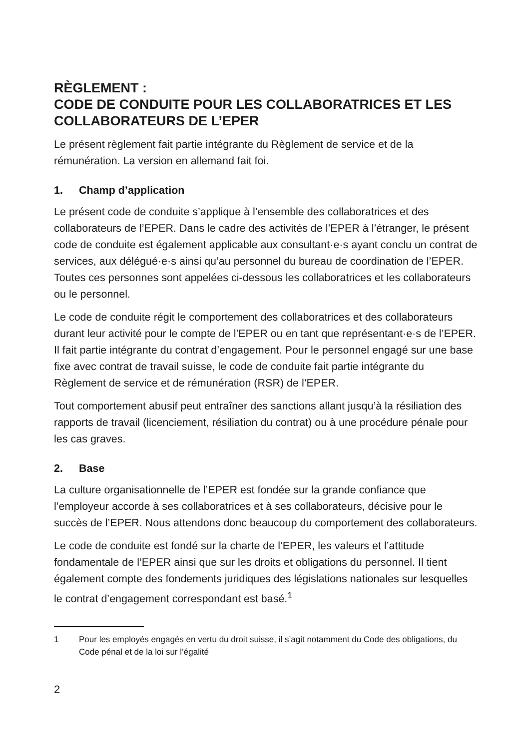RÈGLEMENT :
CODE DE CONDUITE POUR LES COLLABORATRICES ET LES COLLABORATEURS DE L’EPER
Le présent règlement fait partie intégrante du Règlement de service et de la rémunération. La version en allemand fait foi.
1. Champ d’application
Le présent code de conduite s’applique à l’ensemble des collaboratrices et des collaborateurs de l’EPER. Dans le cadre des activités de l’EPER à l’étranger, le présent code de conduite est également applicable aux consultant·e·s ayant conclu un contrat de services, aux délégué·e·s ainsi qu’au personnel du bureau de coordination de l’EPER. Toutes ces personnes sont appelées ci-dessous les collaboratrices et les collaborateurs ou le personnel.
Le code de conduite régit le comportement des collaboratrices et des collaborateurs durant leur activité pour le compte de l’EPER ou en tant que représentant·e·s de l’EPER. Il fait partie intégrante du contrat d’engagement. Pour le personnel engagé sur une base fixe avec contrat de travail suisse, le code de conduite fait partie intégrante du Règlement de service et de rémunération (RSR) de l’EPER.
Tout comportement abusif peut entraîner des sanctions allant jusqu’à la résiliation des rapports de travail (licenciement, résiliation du contrat) ou à une procédure pénale pour les cas graves.
2. Base
La culture organisationnelle de l’EPER est fondée sur la grande confiance que l’employeur accorde à ses collaboratrices et à ses collaborateurs, décisive pour le succès de l’EPER. Nous attendons donc beaucoup du comportement des collaborateurs.
Le code de conduite est fondé sur la charte de l’EPER, les valeurs et l’attitude fondamentale de l’EPER ainsi que sur les droits et obligations du personnel. Il tient également compte des fondements juridiques des législations nationales sur lesquelles le contrat d’engagement correspondant est basé.<sup>1</sup>
1 Pour les employés engagés en vertu du droit suisse, il s’agit notamment du Code des obligations, du Code pénal et de la loi sur l’égalité
2